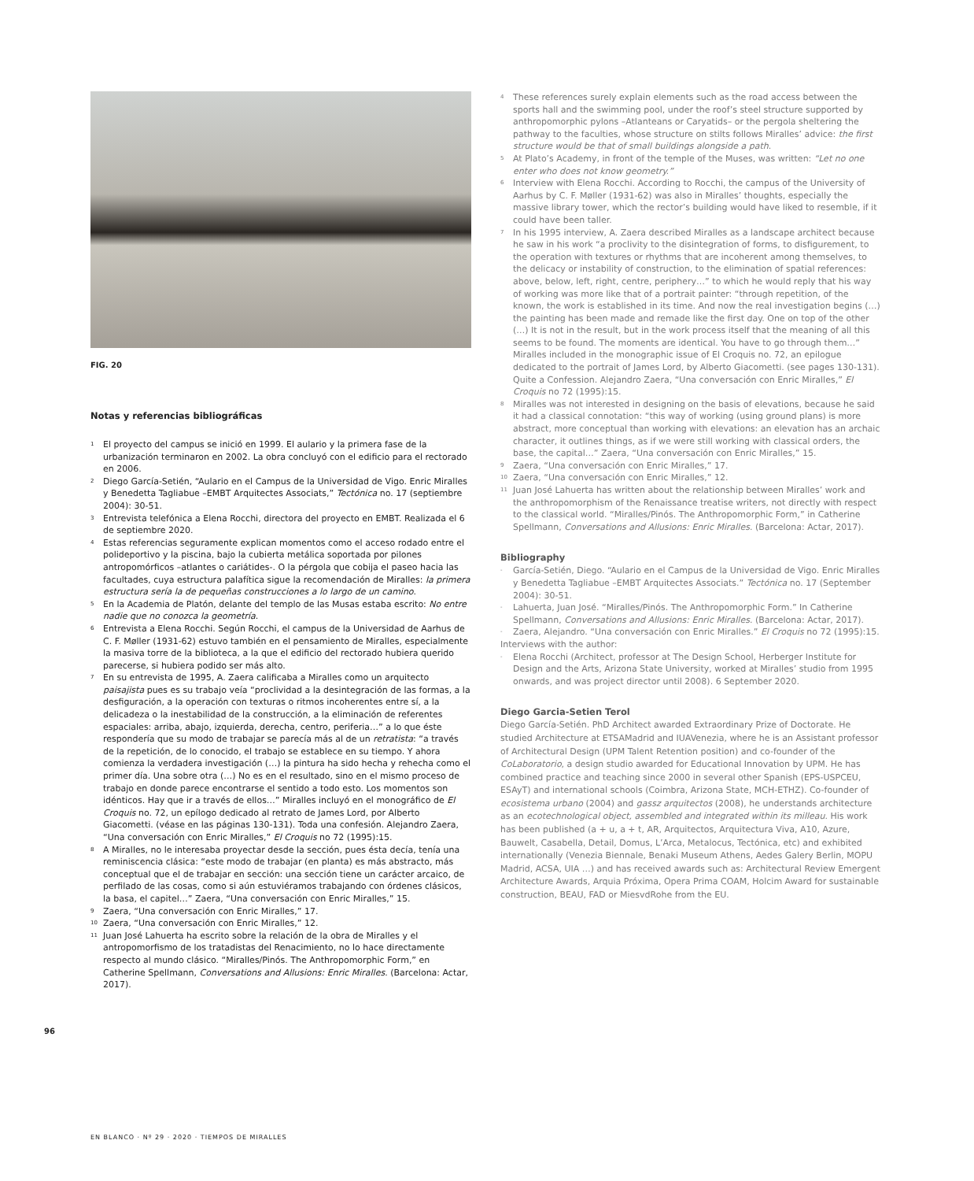FIG. 20
Notas y referencias bibliográficas
1 El proyecto del campus se inició en 1999. El aulario y la primera fase de la urbanización terminaron en 2002. La obra concluyó con el edificio para el rectorado en 2006.
2 Diego García-Setién, “Aulario en el Campus de la Universidad de Vigo. Enric Miralles y Benedetta Tagliabue –EMBT Arquitectes Associats,” Tectónica no. 17 (septiembre 2004): 30-51.
3 Entrevista telefónica a Elena Rocchi, directora del proyecto en EMBT. Realizada el 6 de septiembre 2020.
4 Estas referencias seguramente explican momentos como el acceso rodado entre el polideportivo y la piscina, bajo la cubierta metálica soportada por pilones antropomórficos –atlantes o cariátides-. O la pérgola que cobija el paseo hacia las facultades, cuya estructura palafítica sigue la recomendación de Miralles: la primera estructura sería la de pequeñas construcciones a lo largo de un camino.
5 En la Academia de Platón, delante del templo de las Musas estaba escrito: No entre nadie que no conozca la geometría.
6 Entrevista a Elena Rocchi. Según Rocchi, el campus de la Universidad de Aarhus de C. F. Møller (1931-62) estuvo también en el pensamiento de Miralles, especialmente la masiva torre de la biblioteca, a la que el edificio del rectorado hubiera querido parecerse, si hubiera podido ser más alto.
7 En su entrevista de 1995, A. Zaera calificaba a Miralles como un arquitecto paisajista pues es su trabajo veía “proclividad a la desintegración de las formas, a la desfiguración, a la operación con texturas o ritmos incoherentes entre sí, a la delicadeza o la inestabilidad de la construcción, a la eliminación de referentes espaciales: arriba, abajo, izquierda, derecha, centro, periferia…” a lo que éste respondería que su modo de trabajar se parecía más al de un retratista: “a través de la repetición, de lo conocido, el trabajo se establece en su tiempo. Y ahora comienza la verdadera investigación (…) la pintura ha sido hecha y rehecha como el primer día. Una sobre otra (…) No es en el resultado, sino en el mismo proceso de trabajo en donde parece encontrarse el sentido a todo esto. Los momentos son idénticos. Hay que ir a través de ellos…” Miralles incluyó en el monográfico de El Croquis no. 72, un epílogo dedicado al retrato de James Lord, por Alberto Giacometti. (véase en las páginas 130-131). Toda una confesión. Alejandro Zaera, “Una conversación con Enric Miralles,” El Croquis no 72 (1995):15.
8 A Miralles, no le interesaba proyectar desde la sección, pues ésta decía, tenía una reminiscencia clásica: “este modo de trabajar (en planta) es más abstracto, más conceptual que el de trabajar en sección: una sección tiene un carácter arcaico, de perfilado de las cosas, como si aún estuviéramos trabajando con órdenes clásicos, la basa, el capitel…” Zaera, “Una conversación con Enric Miralles,” 15.
9 Zaera, “Una conversación con Enric Miralles,” 17.
10 Zaera, “Una conversación con Enric Miralles,” 12.
11 Juan José Lahuerta ha escrito sobre la relación de la obra de Miralles y el antropomorfismo de los tratadistas del Renacimiento, no lo hace directamente respecto al mundo clásico. “Miralles/Pinós. The Anthropomorphic Form,” en Catherine Spellmann, Conversations and Allusions: Enric Miralles. (Barcelona: Actar, 2017).
4 These references surely explain elements such as the road access between the sports hall and the swimming pool, under the roof’s steel structure supported by anthropomorphic pylons –Atlanteans or Caryatids– or the pergola sheltering the pathway to the faculties, whose structure on stilts follows Miralles’ advice: the first structure would be that of small buildings alongside a path.
5 At Plato’s Academy, in front of the temple of the Muses, was written: “Let no one enter who does not know geometry.”
6 Interview with Elena Rocchi. According to Rocchi, the campus of the University of Aarhus by C. F. Møller (1931-62) was also in Miralles’ thoughts, especially the massive library tower, which the rector’s building would have liked to resemble, if it could have been taller.
7 In his 1995 interview, A. Zaera described Miralles as a landscape architect because he saw in his work “a proclivity to the disintegration of forms, to disfigurement, to the operation with textures or rhythms that are incoherent among themselves, to the delicacy or instability of construction, to the elimination of spatial references: above, below, left, right, centre, periphery…” to which he would reply that his way of working was more like that of a portrait painter: “through repetition, of the known, the work is established in its time. And now the real investigation begins (…) the painting has been made and remade like the first day. One on top of the other (…) It is not in the result, but in the work process itself that the meaning of all this seems to be found. The moments are identical. You have to go through them…” Miralles included in the monographic issue of El Croquis no. 72, an epilogue dedicated to the portrait of James Lord, by Alberto Giacometti. (see pages 130-131). Quite a Confession. Alejandro Zaera, “Una conversación con Enric Miralles,” El Croquis no 72 (1995):15.
8 Miralles was not interested in designing on the basis of elevations, because he said it had a classical connotation: “this way of working (using ground plans) is more abstract, more conceptual than working with elevations: an elevation has an archaic character, it outlines things, as if we were still working with classical orders, the base, the capital…” Zaera, “Una conversación con Enric Miralles,” 15.
9 Zaera, “Una conversación con Enric Miralles,” 17.
10 Zaera, “Una conversación con Enric Miralles,” 12.
11 Juan José Lahuerta has written about the relationship between Miralles’ work and the anthropomorphism of the Renaissance treatise writers, not directly with respect to the classical world. “Miralles/Pinós. The Anthropomorphic Form,” in Catherine Spellmann, Conversations and Allusions: Enric Miralles. (Barcelona: Actar, 2017).
Bibliography
- García-Setién, Diego. “Aulario en el Campus de la Universidad de Vigo. Enric Miralles y Benedetta Tagliabue –EMBT Arquitectes Associats.” Tectónica no. 17 (September 2004): 30-51.
- Lahuerta, Juan José. “Miralles/Pinós. The Anthropomorphic Form.” In Catherine Spellmann, Conversations and Allusions: Enric Miralles. (Barcelona: Actar, 2017).
- Zaera, Alejandro. “Una conversación con Enric Miralles.” El Croquis no 72 (1995):15.
Interviews with the author:
- Elena Rocchi (Architect, professor at The Design School, Herberger Institute for Design and the Arts, Arizona State University, worked at Miralles’ studio from 1995 onwards, and was project director until 2008). 6 September 2020.
Diego Garcia-Setien Terol
Diego García-Setién. PhD Architect awarded Extraordinary Prize of Doctorate. He studied Architecture at ETSAMadrid and IUAVenezia, where he is an Assistant professor of Architectural Design (UPM Talent Retention position) and co-founder of the CoLaboratorio, a design studio awarded for Educational Innovation by UPM. He has combined practice and teaching since 2000 in several other Spanish (EPS-USPCEU, ESAyT) and international schools (Coimbra, Arizona State, MCH-ETHZ). Co-founder of ecosistema urbano (2004) and gassz arquitectos (2008), he understands architecture as an ecotechnological object, assembled and integrated within its milleau. His work has been published (a + u, a + t, AR, Arquitectos, Arquitectura Viva, A10, Azure, Bauwelt, Casabella, Detail, Domus, L’Arca, Metalocus, Tectónica, etc) and exhibited internationally (Venezia Biennale, Benaki Museum Athens, Aedes Galery Berlin, MOPU Madrid, ACSA, UIA …) and has received awards such as: Architectural Review Emergent Architecture Awards, Arquia Próxima, Opera Prima COAM, Holcim Award for sustainable construction, BEAU, FAD or MiesvdRohe from the EU.
96
EN BLANCO · Nº 29 · 2020 · TIEMPOS DE MIRALLES